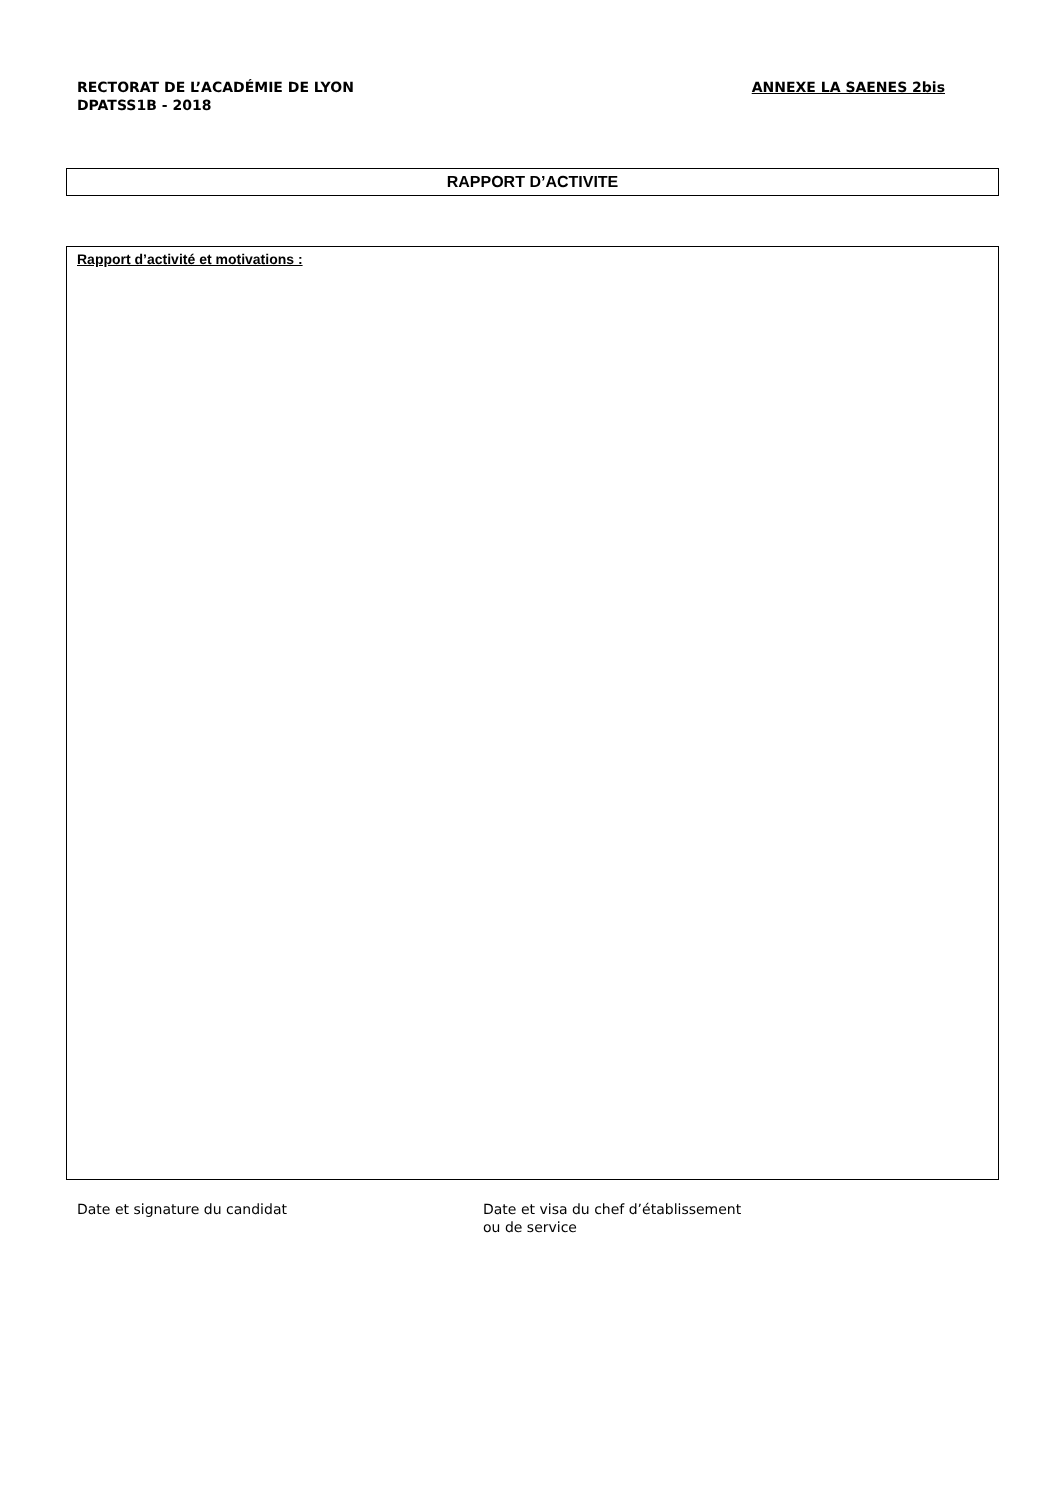RECTORAT DE L’ACADÉMIE DE LYON
DPATSS1B - 2018
ANNEXE LA SAENES 2bis
RAPPORT D’ACTIVITE
Rapport d’activité et motivations :
Date et signature du candidat Date et visa du chef d’établissement
ou de service